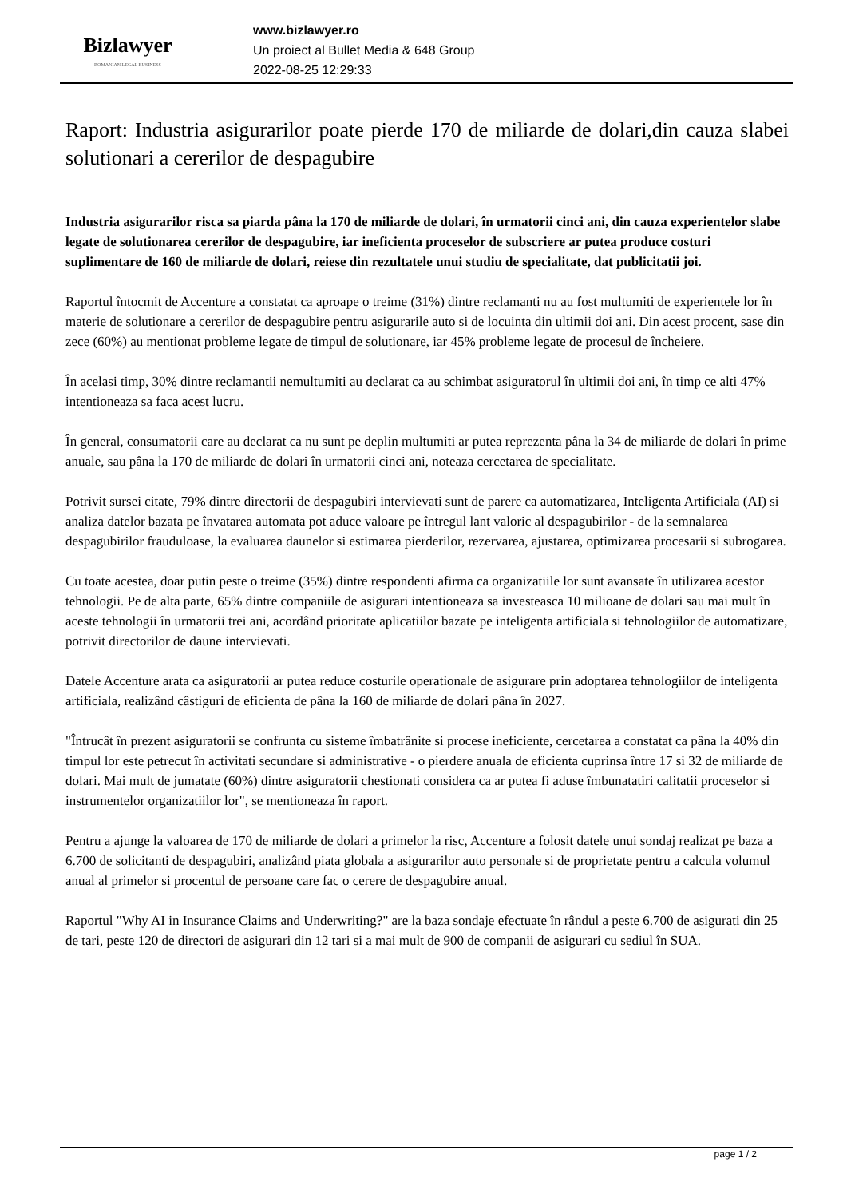Bizlawyer
ROMANIAN LEGAL BUSINESS
www.bizlawyer.ro
Un proiect al Bullet Media & 648 Group
2022-08-25 12:29:33
Raport: Industria asigurarilor poate pierde 170 de miliarde de dolari,din cauza slabei solutionari a cererilor de despagubire
Industria asigurarilor risca sa piarda pâna la 170 de miliarde de dolari, în urmatorii cinci ani, din cauza experientelor slabe legate de solutionarea cererilor de despagubire, iar ineficienta proceselor de subscriere ar putea produce costuri suplimentare de 160 de miliarde de dolari, reiese din rezultatele unui studiu de specialitate, dat publicitatii joi.
Raportul întocmit de Accenture a constatat ca aproape o treime (31%) dintre reclamanti nu au fost multumiti de experientele lor în materie de solutionare a cererilor de despagubire pentru asigurarile auto si de locuinta din ultimii doi ani. Din acest procent, sase din zece (60%) au mentionat probleme legate de timpul de solutionare, iar 45% probleme legate de procesul de încheiere.
În acelasi timp, 30% dintre reclamantii nemultumiti au declarat ca au schimbat asiguratorul în ultimii doi ani, în timp ce alti 47% intentioneaza sa faca acest lucru.
În general, consumatorii care au declarat ca nu sunt pe deplin multumiti ar putea reprezenta pâna la 34 de miliarde de dolari în prime anuale, sau pâna la 170 de miliarde de dolari în urmatorii cinci ani, noteaza cercetarea de specialitate.
Potrivit sursei citate, 79% dintre directorii de despagubiri intervievati sunt de parere ca automatizarea, Inteligenta Artificiala (AI) si analiza datelor bazata pe învatarea automata pot aduce valoare pe întregul lant valoric al despagubirilor - de la semnalarea despagubirilor frauduloase, la evaluarea daunelor si estimarea pierderilor, rezervarea, ajustarea, optimizarea procesarii si subrogarea.
Cu toate acestea, doar putin peste o treime (35%) dintre respondenti afirma ca organizatiile lor sunt avansate în utilizarea acestor tehnologii. Pe de alta parte, 65% dintre companiile de asigurari intentioneaza sa investeasca 10 milioane de dolari sau mai mult în aceste tehnologii în urmatorii trei ani, acordând prioritate aplicatiilor bazate pe inteligenta artificiala si tehnologiilor de automatizare, potrivit directorilor de daune intervievati.
Datele Accenture arata ca asiguratorii ar putea reduce costurile operationale de asigurare prin adoptarea tehnologiilor de inteligenta artificiala, realizând câstiguri de eficienta de pâna la 160 de miliarde de dolari pâna în 2027.
"Întrucât în prezent asiguratorii se confrunta cu sisteme îmbatrânite si procese ineficiente, cercetarea a constatat ca pâna la 40% din timpul lor este petrecut în activitati secundare si administrative - o pierdere anuala de eficienta cuprinsa între 17 si 32 de miliarde de dolari. Mai mult de jumatate (60%) dintre asiguratorii chestionati considera ca ar putea fi aduse îmbunatatiri calitatii proceselor si instrumentelor organizatiilor lor", se mentioneaza în raport.
Pentru a ajunge la valoarea de 170 de miliarde de dolari a primelor la risc, Accenture a folosit datele unui sondaj realizat pe baza a 6.700 de solicitanti de despagubiri, analizând piata globala a asigurarilor auto personale si de proprietate pentru a calcula volumul anual al primelor si procentul de persoane care fac o cerere de despagubire anual.
Raportul "Why AI in Insurance Claims and Underwriting?" are la baza sondaje efectuate în rândul a peste 6.700 de asigurati din 25 de tari, peste 120 de directori de asigurari din 12 tari si a mai mult de 900 de companii de asigurari cu sediul în SUA.
page 1 / 2